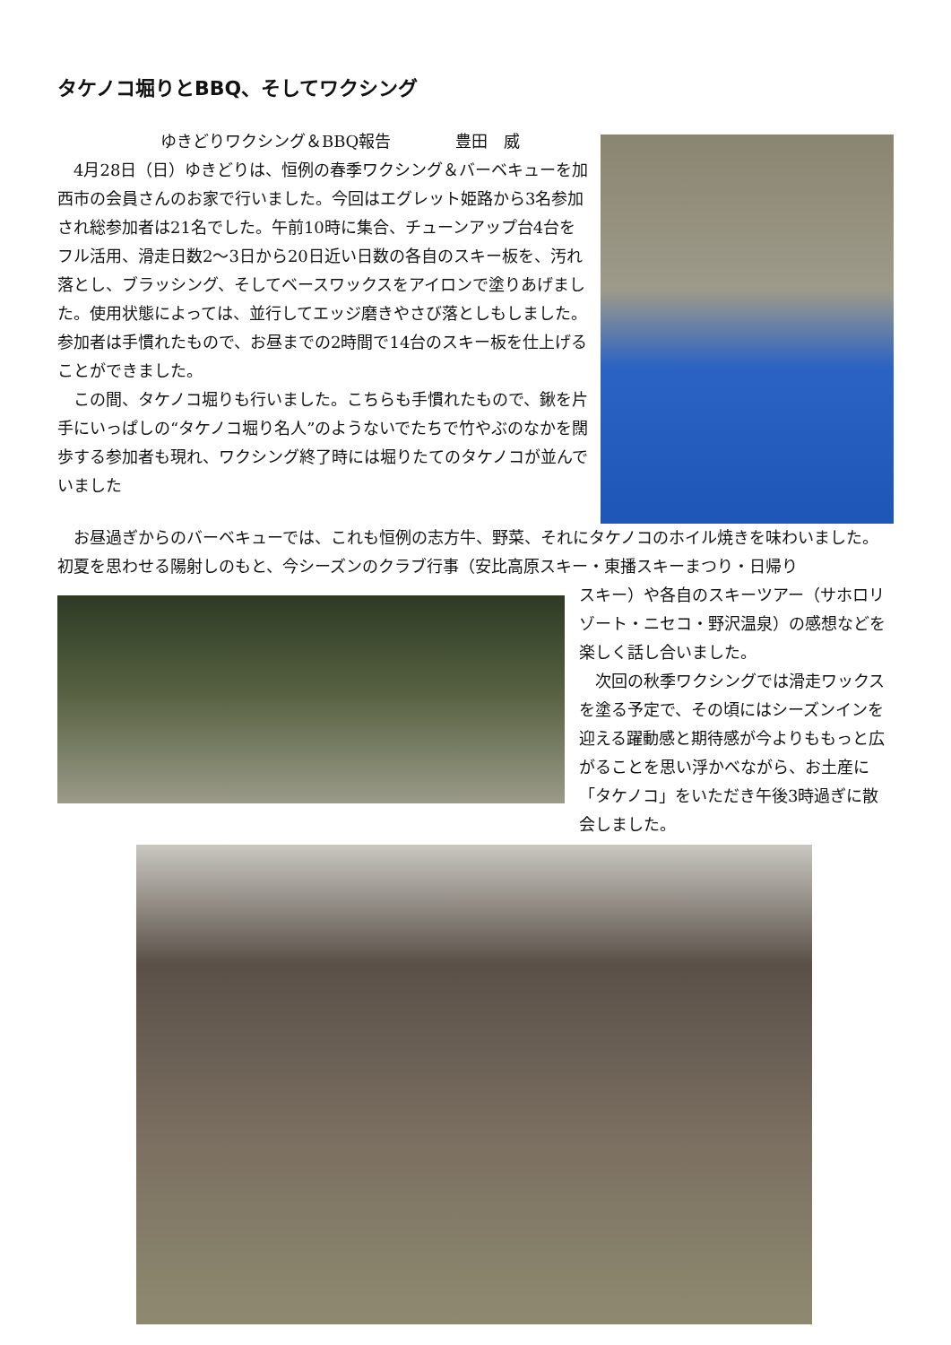タケノコ堀りとBBQ、そしてワクシング
ゆきどりワクシング＆BBQ報告　　　　豊田　威
　4月28日（日）ゆきどりは、恒例の春季ワクシング＆バーベキューを加西市の会員さんのお家で行いました。今回はエグレット姫路から3名参加され総参加者は21名でした。午前10時に集合、チューンアップ台4台をフル活用、滑走日数2～3日から20日近い日数の各自のスキー板を、汚れ落とし、ブラッシング、そしてベースワックスをアイロンで塗りあげました。使用状態によっては、並行してエッジ磨きやさび落としもしました。参加者は手慣れたもので、お昼までの2時間で14台のスキー板を仕上げることができました。
　この間、タケノコ堀りも行いました。こちらも手慣れたもので、鍬を片手にいっぱしの“タケノコ堀り名人”のようないでたちで竹やぶのなかを闊歩する参加者も現れ、ワクシング終了時には堀りたてのタケノコが並んでいました
　お昼過ぎからのバーベキューでは、これも恒例の志方牛、野菜、それにタケノコのホイル焼きを味わいました。初夏を思わせる陽射しのもと、今シーズンのクラブ行事（安比高原スキー・東播スキーまつり・日帰り
スキー）や各自のスキーツアー（サホロリゾート・ニセコ・野沢温泉）の感想などを楽しく話し合いました。
　次回の秋季ワクシングでは滑走ワックスを塗る予定で、その頃にはシーズンインを迎える躍動感と期待感が今よりももっと広がることを思い浮かべながら、お土産に「タケノコ」をいただき午後3時過ぎに散会しました。